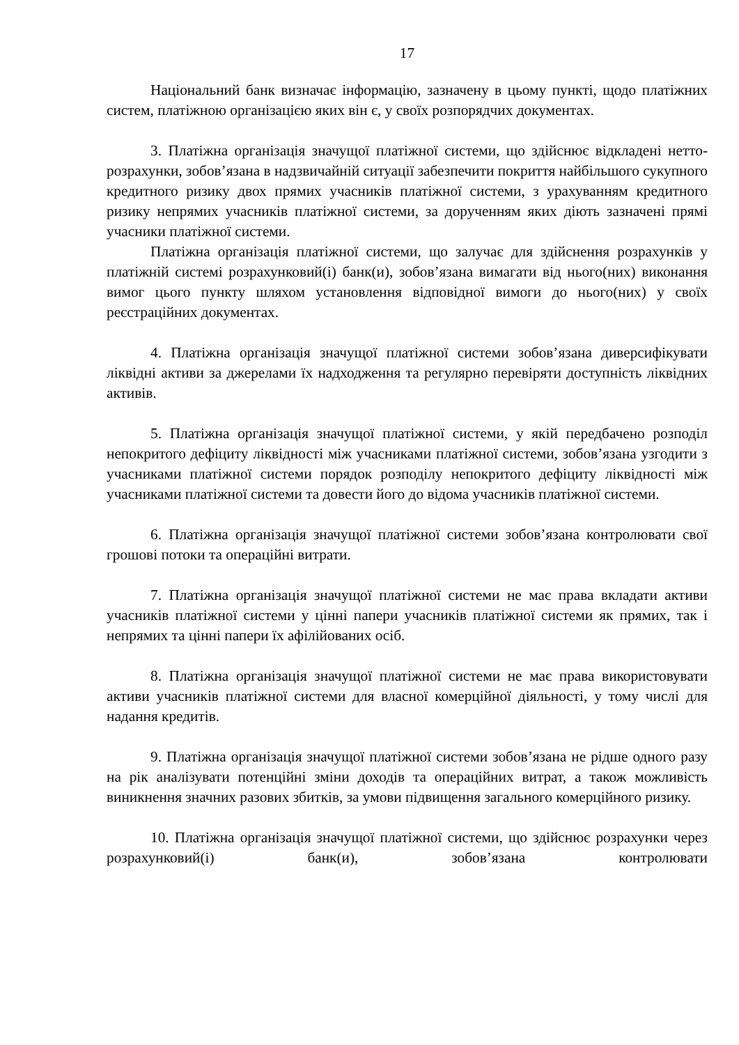17
Національний банк визначає інформацію, зазначену в цьому пункті, щодо платіжних систем, платіжною організацією яких він є, у своїх розпорядчих документах.
3. Платіжна організація значущої платіжної системи, що здійснює відкладені нетто-розрахунки, зобов’язана в надзвичайній ситуації забезпечити покриття найбільшого сукупного кредитного ризику двох прямих учасників платіжної системи, з урахуванням кредитного ризику непрямих учасників платіжної системи, за дорученням яких діють зазначені прямі учасники платіжної системи.
Платіжна організація платіжної системи, що залучає для здійснення розрахунків у платіжній системі розрахунковий(і) банк(и), зобов’язана вимагати від нього(них) виконання вимог цього пункту шляхом установлення відповідної вимоги до нього(них) у своїх реєстраційних документах.
4. Платіжна організація значущої платіжної системи зобов’язана диверсифікувати ліквідні активи за джерелами їх надходження та регулярно перевіряти доступність ліквідних активів.
5. Платіжна організація значущої платіжної системи, у якій передбачено розподіл непокритого дефіциту ліквідності між учасниками платіжної системи, зобов’язана узгодити з учасниками платіжної системи порядок розподілу непокритого дефіциту ліквідності між учасниками платіжної системи та довести його до відома учасників платіжної системи.
6. Платіжна організація значущої платіжної системи зобов’язана контролювати свої грошові потоки та операційні витрати.
7. Платіжна організація значущої платіжної системи не має права вкладати активи учасників платіжної системи у цінні папери учасників платіжної системи як прямих, так і непрямих та цінні папери їх афілійованих осіб.
8. Платіжна організація значущої платіжної системи не має права використовувати активи учасників платіжної системи для власної комерційної діяльності, у тому числі для надання кредитів.
9. Платіжна організація значущої платіжної системи зобов’язана не рідше одного разу на рік аналізувати потенційні зміни доходів та операційних витрат, а також можливість виникнення значних разових збитків, за умови підвищення загального комерційного ризику.
10. Платіжна організація значущої платіжної системи, що здійснює розрахунки через розрахунковий(і) банк(и), зобов’язана контролювати